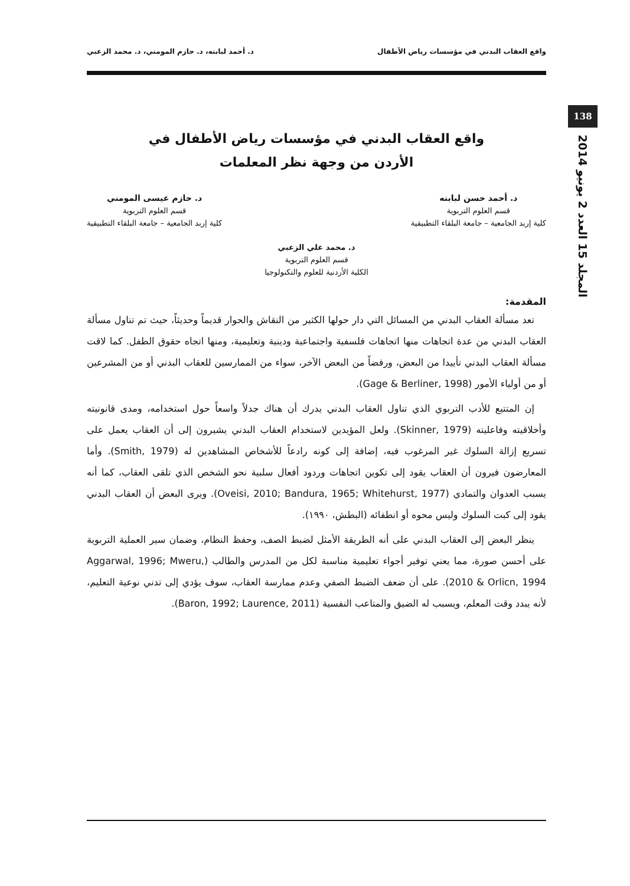واقع العقاب البدني في مؤسسات رياض الأطفال د. أحمد لبابنه، د. حازم المومني، د. محمد الزعبي
138
المجلد 15 العدد 2 يونيو 2014
واقع العقاب البدني في مؤسسات رياض الأطفال في
الأردن من وجهة نظر المعلمات
د. أحمد حسن لبابنه
قسم العلوم التربوية
كلية إربد الجامعية – جامعة البلقاء التطبيقية
د. حازم عيسى المومني
قسم العلوم التربوية
كلية إربد الجامعية – جامعة البلقاء التطبيقية
د. محمد علي الزعبي
قسم العلوم التربوية
الكلية الأردنية للعلوم والتكنولوجيا
المقدمة:
تعد مسألة العقاب البدني من المسائل التي دار حولها الكثير من النقاش والحوار قديماً وحديثاً، حيث تم تناول مسألة العقاب البدني من عدة اتجاهات منها اتجاهات فلسفية واجتماعية ودينية وتعليمية، ومنها اتجاه حقوق الطفل. كما لاقت مسألة العقاب البدني تأييدا من البعض، ورفضاً من البعض الآخر، سواء من الممارسين للعقاب البدني أو من المشرعين أو من أولياء الأمور (Gage & Berliner, 1998).
إن المتتبع للأدب التربوي الذي تناول العقاب البدني يدرك أن هناك جدلاً واسعاً حول استخدامه، ومدى قانونيته وأخلاقيته وفاعليته (Skinner, 1979). ولعل المؤيدين لاستخدام العقاب البدني يشيرون إلى أن العقاب يعمل على تسريع إزالة السلوك غير المرغوب فيه، إضافة إلى كونه رادعاً للأشخاص المشاهدين له (Smith, 1979). وأما المعارضون فيرون أن العقاب يقود إلى تكوين اتجاهات وردود أفعال سلبية نحو الشخص الذي تلقى العقاب، كما أنه يسبب العدوان والتمادي (Oveisi, 2010; Bandura, 1965; Whitehurst, 1977). ويرى البعض أن العقاب البدني يقود إلى كبت السلوك وليس محوه أو انطفائه (البطش، ١٩٩٠).
ينظر البعض إلى العقاب البدني على أنه الطريقة الأمثل لضبط الصف، وحفظ النظام، وضمان سير العملية التربوية على أحسن صورة، مما يعني توفير أجواء تعليمية مناسبة لكل من المدرس والطالب (Aggarwal, 1996; Mweru, 2010 & Orlicn, 1994). على أن ضعف الضبط الصفي وعدم ممارسة العقاب، سوف يؤدي إلى تدني نوعية التعليم، لأنه يبدد وقت المعلم، ويسبب له الضيق والمتاعب النفسية (Baron, 1992; Laurence, 2011).